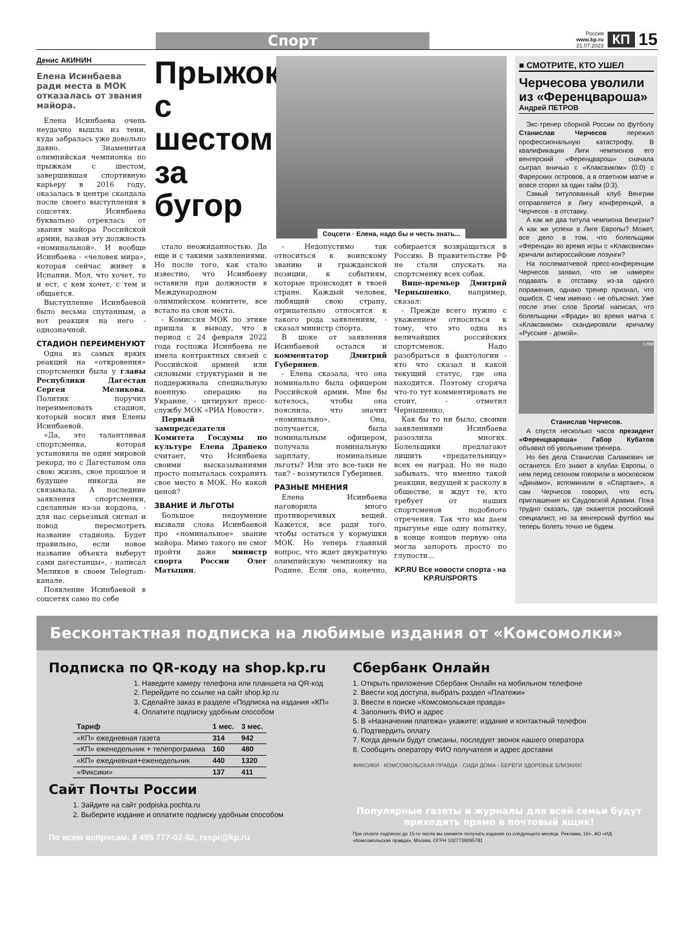Спорт
Россия
www.kp.ru
21.07.2023
КП 15
Денис АКИНИН
Елена Исинбаева ради места в МОК отказалась от звания майора.
Елена Исинбаева очень неудачно вышла из тени, куда забралась уже довольно давно. Знаменитая олимпийская чемпионка по прыжкам с шестом, завершившая спортивную карьеру в 2016 году, оказалась в центре скандала после своего выступления в соцсетях. Исинбаева буквально отреклась от звания майора Российской армии, назвав эту должность «номинальной». И вообще Исинбаева - «человек мира», которая сейчас живет в Испании. Мол, что хочет, то и ест, с кем хочет, с тем и общается.
Выступление Исинбаевой было весьма спутанным, а вот реакция на него - однозначной.
СТАДИОН ПЕРЕИМЕНУЮТ
Одна из самых ярких реакций на «откровения» спортсменки была у главы Республики Дагестан Сергея Меликова. Политик поручил переименовать стадион, который носил имя Елены Исинбаевой.
«Да, это талантливая спортсменка, которая установила не один мировой рекорд, но с Дагестаном она свою жизнь, свое прошлое и будущее никогда не связывала. А последние заявления спортсменки, сделанные из-за кордона, - для нас серьезный сигнал и повод пересмотреть название стадиона. Будет правильно, если новое название объекта выберут сами дагестанцы», - написал Меликов в своем Telegram-канале.
Появление Исинбаевой в соцсетях само по себе
Прыжок с шестом за бугор
Соцсети · Елена, надо бы и честь знать...
стало неожиданностью. Да еще и с такими заявлениями. Но после того, как стало известно, что Исинбаеву оставили при должности в Международном олимпийском комитете, все встало на свои места.
- Комиссия МОК по этике пришла к выводу, что в период с 24 февраля 2022 года госпожа Исинбаева не имела контрактных связей с Российской армией или силовыми структурами и не поддерживала специальную военную операцию на Украине, - цитируют пресс-службу МОК «РИА Новости».
Первый зампредседателя Комитета Госдумы по культуре Елена Драпеко считает, что Исинбаева своими высказываниями просто попыталась сохранить свое место в МОК. Но какой ценой?
ЗВАНИЕ И ЛЬГОТЫ
Большое недоумение вызвали слова Исинбаевой про «номинальное» звание майора. Мимо такого не смог пройти даже министр спорта России Олег Матыцин.
- Недопустимо так относиться к воинскому званию и гражданской позиции, к событиям, которые происходят в твоей стране. Каждый человек, любящий свою страну, отрицательно относится к такого рода заявлениям, - сказал министр спорта.
В шоке от заявления Исинбаевой остался и комментатор Дмитрий Губерниев.
- Елена сказала, что она номинально была офицером Российской армии. Мне бы хотелось, чтобы она пояснила, что значит «номинально». Она, получается, была номинальным офицером, получала номинальную зарплату, номинальные льготы? Или это все-таки не так? - возмутился Губерниев.
РАЗНЫЕ МНЕНИЯ
Елена Исинбаева наговорила много противоречивых вещей. Кажется, все ради того, чтобы остаться у кормушки МОК. Но теперь главный вопрос, что ждет двукратную олимпийскую чемпионку на Родине. Если она, конечно, собирается возвращаться в Россию. В правительстве РФ не стали спускать на спортсменку всех собак.
Вице-премьер Дмитрий Чернышенко, например, сказал:
- Прежде всего нужно с уважением относиться к тому, что это одна из величайших российских спортсменок. Надо разобраться в фактологии - кто что сказал и какой текущий статус, где она находится. Поэтому сгоряча что-то тут комментировать не стоит, - отметил Чернышенко.
Как бы то ни было, своими заявлениями Исинбаева разозлила многих. Болельщики предлагают лишить «предательницу» всех ее наград. Но не надо забывать, что именно такой реакции, ведущей к расколу в обществе, и ждут те, кто требует от наших спортсменов подобного отречения. Так что мы даем прыгунье еще одну попытку, в конце концов первую она могла запороть просто по глупости...
KP.RU Все новости спорта - на KP.RU/SPORTS
■ СМОТРИТЕ, КТО УШЕЛ
Черчесова уволили из «Ференцвароша»
Андрей ПЕТРОВ
Экс-тренер сборной России по футболу Станислав Черчесов пережил профессиональную катастрофу. В квалификации Лиги чемпионов его венгерский «Ференцварош» сначала сыграл вничью с «Клаксвиком» (0:0) с Фарерских островов, а в ответном матче и вовсе сгорел за один тайм (0:3).
Самый титулованный клуб Венгрии отправляется в Лигу конференций, а Черчесов - в отставку.
А как же два титула чемпиона Венгрии? А как же успехи в Лиге Европы? Может, все дело в том, что болельщики «Ференца» во время игры с «Клаксвиком» кричали антироссийские лозунги?
На послематчевой пресс-конференции Черчесов заявил, что не намерен подавать в отставку из-за одного поражения, однако тренер признал, что ошибся. С чем именно - не объяснил. Уже после этих слов Sportal написал, что болельщики «Фради» во время матча с «Клаксвиком» скандировали кричалку «Русские - домой».
t.me
Станислав Черчесов.
А спустя несколько часов президент «Ференцвароша» Габор Кубатов объявил об увольнении тренера.
Но без дела Станислав Саламович не останется. Его знают в клубах Европы, о нем перед сезоном говорили в московском «Динамо», вспоминали в «Спартаке», а сам Черчесов говорил, что есть приглашение из Саудовской Аравии. Пока трудно сказать, где окажется российский специалист, но за венгерский футбол мы теперь болеть точно не будем.
Бесконтактная подписка на любимые издания от «Комсомолки»
Подписка по QR-коду на shop.kp.ru
1. Наведите камеру телефона или планшета на QR-код
2. Перейдите по ссылке на сайт shop.kp.ru
3. Сделайте заказ в разделе «Подписка на издания «КП»
4. Оплатите подписку удобным способом
| Тариф | 1 мес. | 3 мес. |
| --- | --- | --- |
| «КП» ежедневная газета | 314 | 942 |
| «КП» еженедельник + телепрограмма | 160 | 480 |
| «КП» ежедневная+еженедельник | 440 | 1320 |
| «Фиксики» | 137 | 411 |
Сайт Почты России
1. Зайдите на сайт podpiska.pochta.ru
2. Выберите издание и оплатите подписку удобным способом
По всем вопросам: 8 495 777-02-82, raspr@kp.ru
Сбербанк Онлайн
1. Открыть приложение Сбербанк Онлайн на мобильном телефоне
2. Ввести код доступа, выбрать раздел «Платежи»
3. Ввести в поиске «Комсомольская правда»
4. Заполнить ФИО и адрес
5. В «Назначении платежа» укажите: издание и контактный телефон
6. Подтвердить оплату
7. Когда деньги будут списаны, последует звонок нашего оператора
8. Сообщить оператору ФИО получателя и адрес доставки
ФИКСИКИ · КОМСОМОЛЬСКАЯ ПРАВДА · СИДИ ДОМА - БЕРЕГИ ЗДОРОВЬЕ БЛИЗКИХ!
Популярные газеты и журналы для всей семьи будут приходить прямо в почтовый ящик!
При оплате подписки до 15-го числа вы сможете получать издание со следующего месяца. Реклама, 16+, АО «ИД «Комсомольская правда», Москва, ОГРН 1027739295781